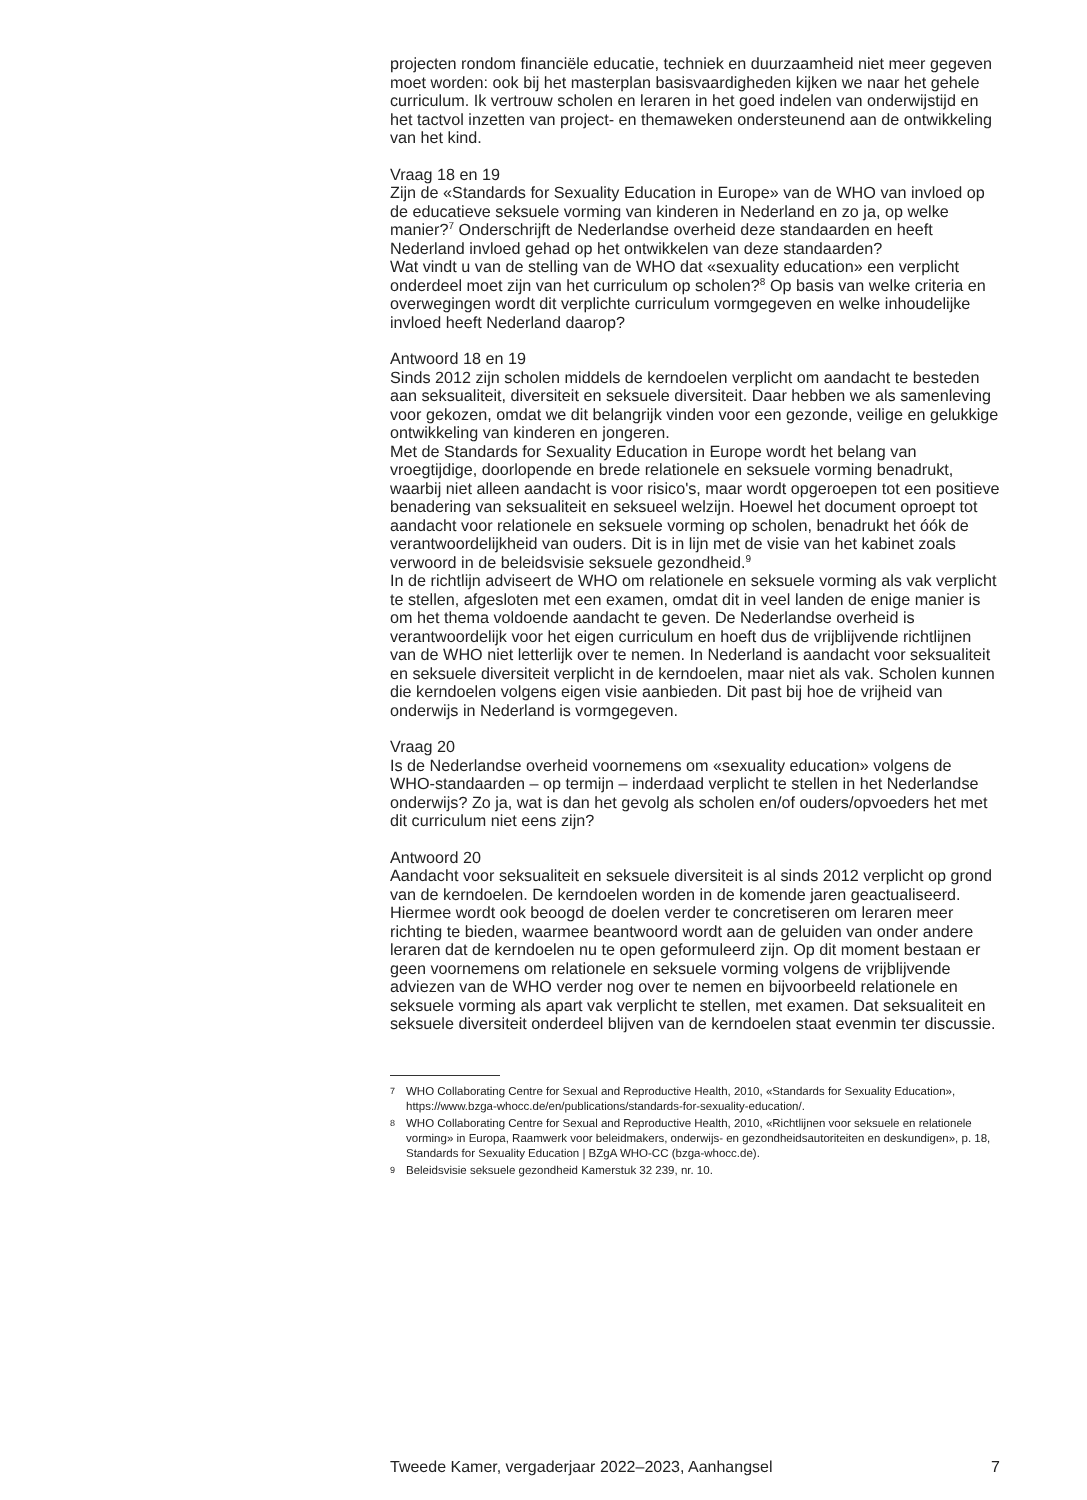projecten rondom financiële educatie, techniek en duurzaamheid niet meer gegeven moet worden: ook bij het masterplan basisvaardigheden kijken we naar het gehele curriculum. Ik vertrouw scholen en leraren in het goed indelen van onderwijstijd en het tactvol inzetten van project- en themaweken ondersteunend aan de ontwikkeling van het kind.
Vraag 18 en 19
Zijn de «Standards for Sexuality Education in Europe» van de WHO van invloed op de educatieve seksuele vorming van kinderen in Nederland en zo ja, op welke manier?<sup>7</sup> Onderschrijft de Nederlandse overheid deze standaarden en heeft Nederland invloed gehad op het ontwikkelen van deze standaarden?
Wat vindt u van de stelling van de WHO dat «sexuality education» een verplicht onderdeel moet zijn van het curriculum op scholen?<sup>8</sup> Op basis van welke criteria en overwegingen wordt dit verplichte curriculum vormgegeven en welke inhoudelijke invloed heeft Nederland daarop?
Antwoord 18 en 19
Sinds 2012 zijn scholen middels de kerndoelen verplicht om aandacht te besteden aan seksualiteit, diversiteit en seksuele diversiteit. Daar hebben we als samenleving voor gekozen, omdat we dit belangrijk vinden voor een gezonde, veilige en gelukkige ontwikkeling van kinderen en jongeren.
Met de Standards for Sexuality Education in Europe wordt het belang van vroegtijdige, doorlopende en brede relationele en seksuele vorming benadrukt, waarbij niet alleen aandacht is voor risico's, maar wordt opgeroepen tot een positieve benadering van seksualiteit en seksueel welzijn. Hoewel het document oproept tot aandacht voor relationele en seksuele vorming op scholen, benadrukt het óók de verantwoordelijkheid van ouders. Dit is in lijn met de visie van het kabinet zoals verwoord in de beleidsvisie seksuele gezondheid.<sup>9</sup>
In de richtlijn adviseert de WHO om relationele en seksuele vorming als vak verplicht te stellen, afgesloten met een examen, omdat dit in veel landen de enige manier is om het thema voldoende aandacht te geven. De Nederlandse overheid is verantwoordelijk voor het eigen curriculum en hoeft dus de vrijblijvende richtlijnen van de WHO niet letterlijk over te nemen. In Nederland is aandacht voor seksualiteit en seksuele diversiteit verplicht in de kerndoelen, maar niet als vak. Scholen kunnen die kerndoelen volgens eigen visie aanbieden. Dit past bij hoe de vrijheid van onderwijs in Nederland is vormgegeven.
Vraag 20
Is de Nederlandse overheid voornemens om «sexuality education» volgens de WHO-standaarden – op termijn – inderdaad verplicht te stellen in het Nederlandse onderwijs? Zo ja, wat is dan het gevolg als scholen en/of ouders/opvoeders het met dit curriculum niet eens zijn?
Antwoord 20
Aandacht voor seksualiteit en seksuele diversiteit is al sinds 2012 verplicht op grond van de kerndoelen. De kerndoelen worden in de komende jaren geactualiseerd. Hiermee wordt ook beoogd de doelen verder te concretiseren om leraren meer richting te bieden, waarmee beantwoord wordt aan de geluiden van onder andere leraren dat de kerndoelen nu te open geformuleerd zijn. Op dit moment bestaan er geen voornemens om relationele en seksuele vorming volgens de vrijblijvende adviezen van de WHO verder nog over te nemen en bijvoorbeeld relationele en seksuele vorming als apart vak verplicht te stellen, met examen. Dat seksualiteit en seksuele diversiteit onderdeel blijven van de kerndoelen staat evenmin ter discussie.
7 WHO Collaborating Centre for Sexual and Reproductive Health, 2010, «Standards for Sexuality Education», https://www.bzga-whocc.de/en/publications/standards-for-sexuality-education/.
8 WHO Collaborating Centre for Sexual and Reproductive Health, 2010, «Richtlijnen voor seksuele en relationele vorming» in Europa, Raamwerk voor beleidmakers, onderwijs- en gezondheidsautoriteiten en deskundigen», p. 18, Standards for Sexuality Education | BZgA WHO-CC (bzga-whocc.de).
9 Beleidsvisie seksuele gezondheid Kamerstuk 32 239, nr. 10.
Tweede Kamer, vergaderjaar 2022–2023, Aanhangsel 7